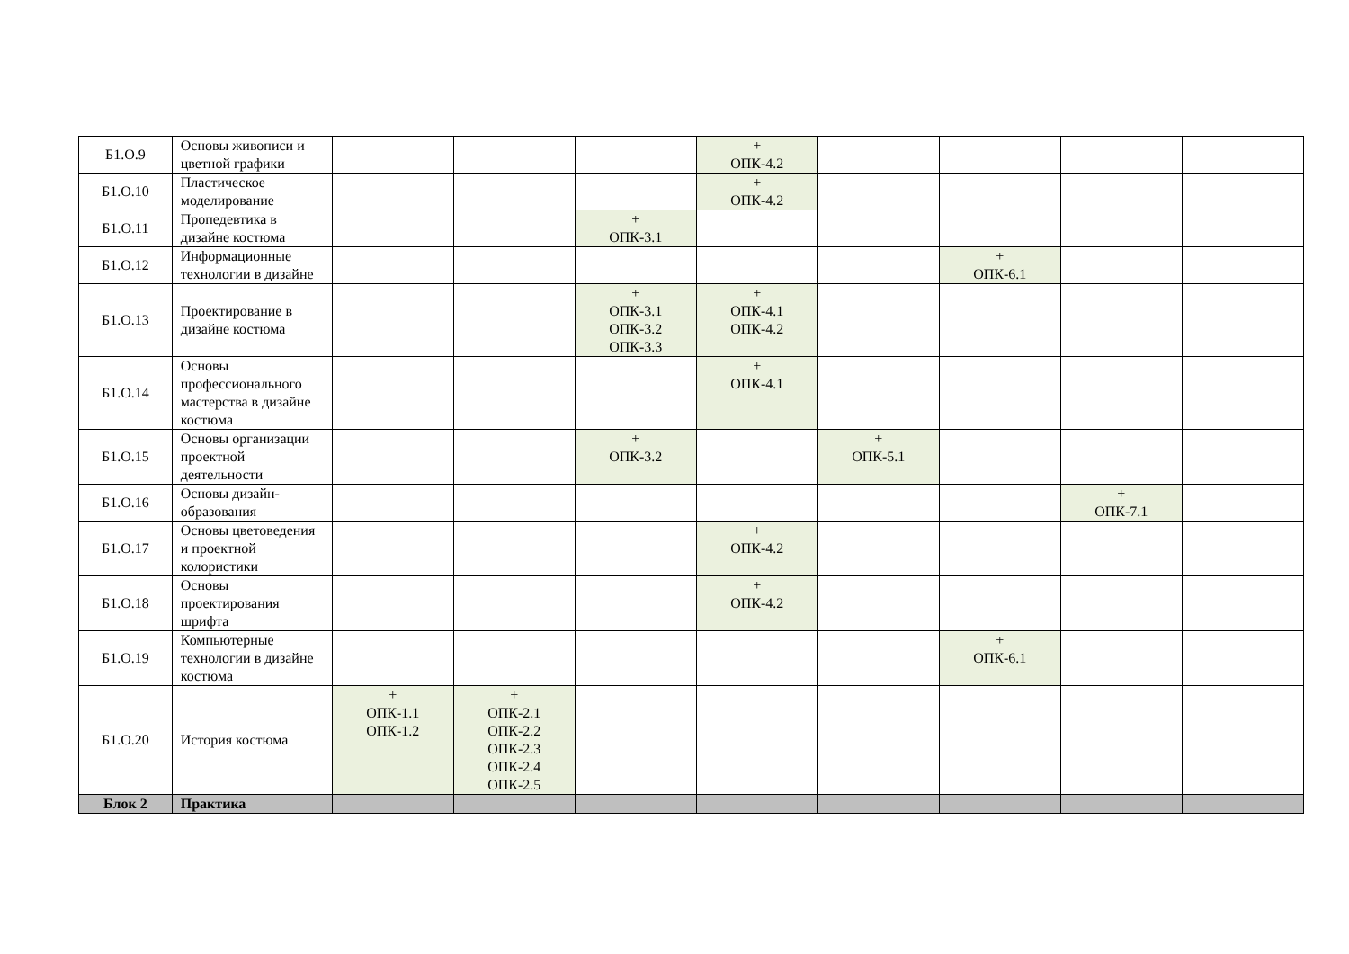| Б1.О.9 | Основы живописи и цветной графики | | | | + ОПК-4.2 | | | | |
| Б1.О.10 | Пластическое моделирование | | | | + ОПК-4.2 | | | | |
| Б1.О.11 | Пропедевтика в дизайне костюма | | | + ОПК-3.1 | | | | | |
| Б1.О.12 | Информационные технологии в дизайне | | | | | | + ОПК-6.1 | | |
| Б1.О.13 | Проектирование в дизайне костюма | | | + ОПК-3.1 ОПК-3.2 ОПК-3.3 | + ОПК-4.1 ОПК-4.2 | | | | |
| Б1.О.14 | Основы профессионального мастерства в дизайне костюма | | | | + ОПК-4.1 | | | | |
| Б1.О.15 | Основы организации проектной деятельности | | | + ОПК-3.2 | | + ОПК-5.1 | | | |
| Б1.О.16 | Основы дизайн-образования | | | | | | | + ОПК-7.1 | |
| Б1.О.17 | Основы цветоведения и проектной колористики | | | | + ОПК-4.2 | | | | |
| Б1.О.18 | Основы проектирования шрифта | | | | + ОПК-4.2 | | | | |
| Б1.О.19 | Компьютерные технологии в дизайне костюма | | | | | | + ОПК-6.1 | | |
| Б1.О.20 | История костюма | + ОПК-1.1 ОПК-1.2 | + ОПК-2.1 ОПК-2.2 ОПК-2.3 ОПК-2.4 ОПК-2.5 | | | | | | |
| Блок 2 | Практика | | | | | | | | |